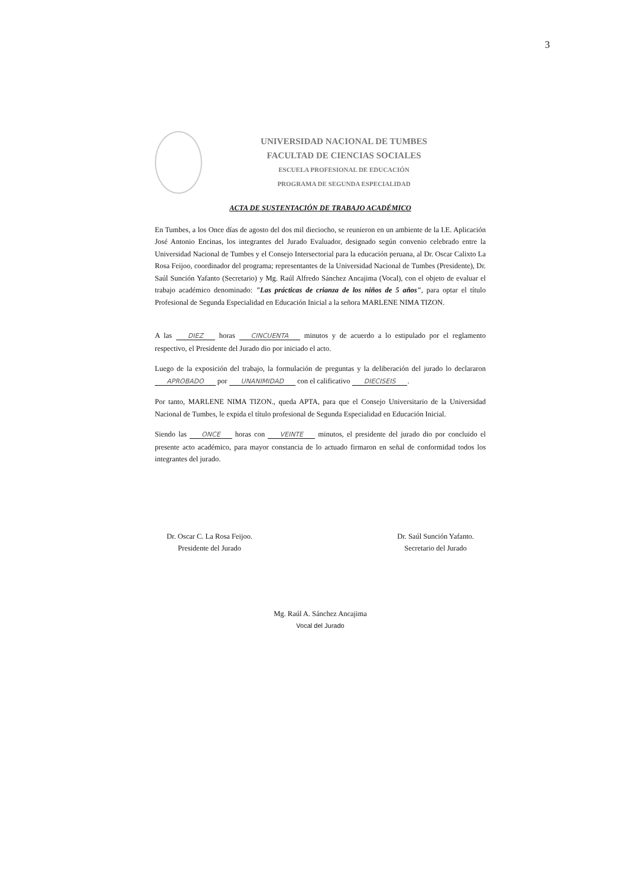3
UNIVERSIDAD NACIONAL DE TUMBES
FACULTAD DE CIENCIAS SOCIALES
ESCUELA PROFESIONAL DE EDUCACIÓN
PROGRAMA DE SEGUNDA ESPECIALIDAD
ACTA DE SUSTENTACIÓN DE TRABAJO ACADÉMICO
En Tumbes, a los Once días de agosto del dos mil dieciocho, se reunieron en un ambiente de la I.E. Aplicación José Antonio Encinas, los integrantes del Jurado Evaluador, designado según convenio celebrado entre la Universidad Nacional de Tumbes y el Consejo Intersectorial para la educación peruana, al Dr. Oscar Calixto La Rosa Feijoo, coordinador del programa; representantes de la Universidad Nacional de Tumbes (Presidente), Dr. Saúl Sunción Yafanto (Secretario) y Mg. Raúl Alfredo Sánchez Ancajima (Vocal), con el objeto de evaluar el trabajo académico denominado: "Las prácticas de crianza de los niños de 5 años", para optar el título Profesional de Segunda Especialidad en Educación Inicial a la señora MARLENE NIMA TIZON.
A las DIEZ horas CINCUENTA minutos y de acuerdo a lo estipulado por el reglamento respectivo, el Presidente del Jurado dio por iniciado el acto.
Luego de la exposición del trabajo, la formulación de preguntas y la deliberación del jurado lo declararon APROBADO por UNANIMIDAD con el calificativo DIECISEIS.
Por tanto, MARLENE NIMA TIZON., queda APTA, para que el Consejo Universitario de la Universidad Nacional de Tumbes, le expida el título profesional de Segunda Especialidad en Educación Inicial.
Siendo las ONCE horas con VEINTE minutos, el presidente del jurado dio por concluido el presente acto académico, para mayor constancia de lo actuado firmaron en señal de conformidad todos los integrantes del jurado.
Dr. Oscar C. La Rosa Feijoo.
Presidente del Jurado
Dr. Saúl Sunción Yafanto.
Secretario del Jurado
Mg. Raúl A. Sánchez Ancajima
Vocal del Jurado